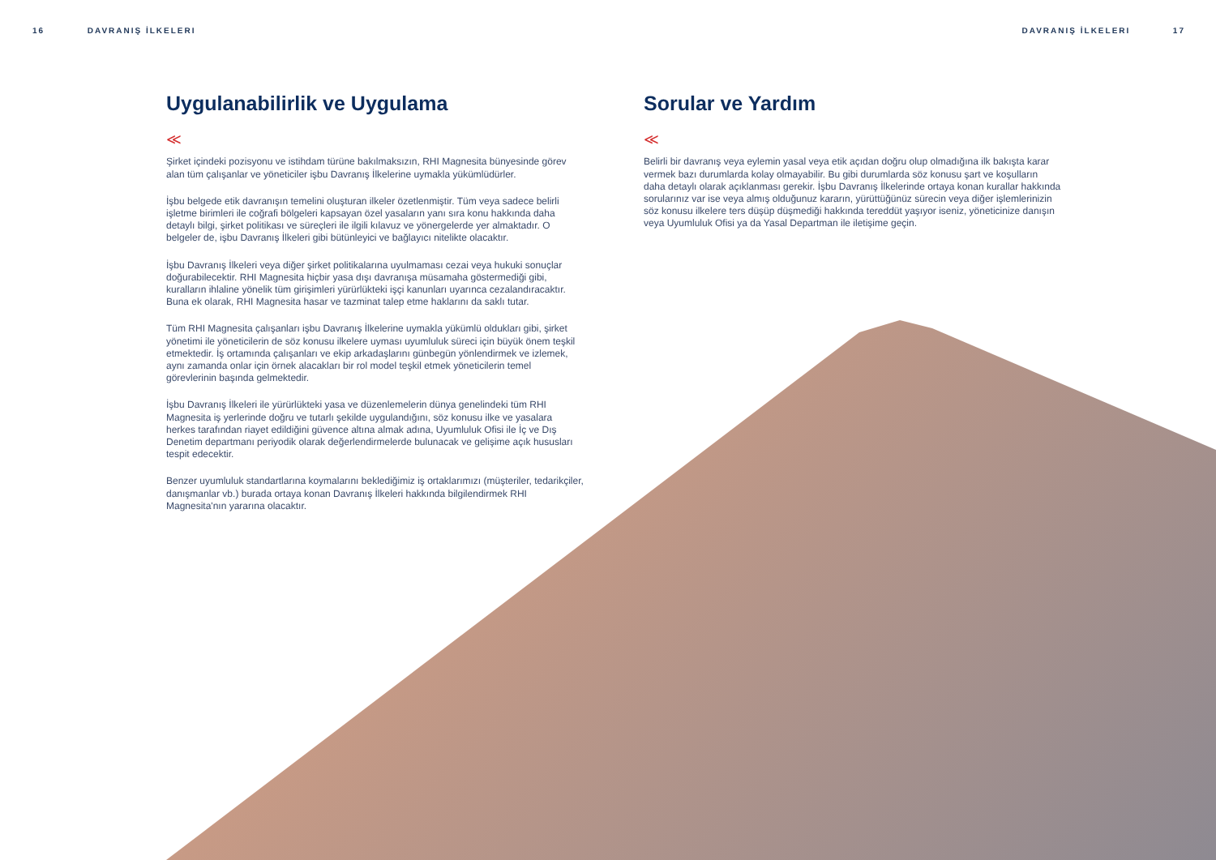16 DAVRANIŞ İLKELERI DAVRANIŞ İLKELERI 17
Uygulanabilirlik ve Uygulama
≪
Şirket içindeki pozisyonu ve istihdam türüne bakılmaksızın, RHI Magnesita bünyesinde görev alan tüm çalışanlar ve yöneticiler işbu Davranış İlkelerine uymakla yükümlüdürler.
İşbu belgede etik davranışın temelini oluşturan ilkeler özetlenmiştir. Tüm veya sadece belirli işletme birimleri ile coğrafi bölgeleri kapsayan özel yasaların yanı sıra konu hakkında daha detaylı bilgi, şirket politikası ve süreçleri ile ilgili kılavuz ve yönergelerde yer almaktadır. O belgeler de, işbu Davranış İlkeleri gibi bütünleyici ve bağlayıcı nitelikte olacaktır.
İşbu Davranış İlkeleri veya diğer şirket politikalarına uyulmaması cezai veya hukuki sonuçlar doğurabilecektir. RHI Magnesita hiçbir yasa dışı davranışa müsamaha göstermediği gibi, kuralların ihlaline yönelik tüm girişimleri yürürlükteki işçi kanunları uyarınca cezalandıracaktır. Buna ek olarak, RHI Magnesita hasar ve tazminat talep etme haklarını da saklı tutar.
Tüm RHI Magnesita çalışanları işbu Davranış İlkelerine uymakla yükümlü oldukları gibi, şirket yönetimi ile yöneticilerin de söz konusu ilkelere uyması uyumluluk süreci için büyük önem teşkil etmektedir. İş ortamında çalışanları ve ekip arkadaşlarını günbegün yönlendirmek ve izlemek, aynı zamanda onlar için örnek alacakları bir rol model teşkil etmek yöneticilerin temel görevlerinin başında gelmektedir.
İşbu Davranış İlkeleri ile yürürlükteki yasa ve düzenlemelerin dünya genelindeki tüm RHI Magnesita iş yerlerinde doğru ve tutarlı şekilde uygulandığını, söz konusu ilke ve yasalara herkes tarafından riayet edildiğini güvence altına almak adına, Uyumluluk Ofisi ile İç ve Dış Denetim departmanı periyodik olarak değerlendirmelerde bulunacak ve gelişime açık hususları tespit edecektir.
Benzer uyumluluk standartlarına koymalarını beklediğimiz iş ortaklarımızı (müşteriler, tedarikçiler, danışmanlar vb.) burada ortaya konan Davranış İlkeleri hakkında bilgilendirmek RHI Magnesita'nın yararına olacaktır.
Sorular ve Yardım
≪
Belirli bir davranış veya eylemin yasal veya etik açıdan doğru olup olmadığına ilk bakışta karar vermek bazı durumlarda kolay olmayabilir. Bu gibi durumlarda söz konusu şart ve koşulların daha detaylı olarak açıklanması gerekir. İşbu Davranış İlkelerinde ortaya konan kurallar hakkında sorularınız var ise veya almış olduğunuz kararın, yürüttüğünüz sürecin veya diğer işlemlerinizin söz konusu ilkelere ters düşüp düşmediği hakkında tereddüt yaşıyor iseniz, yöneticinize danışın veya Uyumluluk Ofisi ya da Yasal Departman ile iletişime geçin.